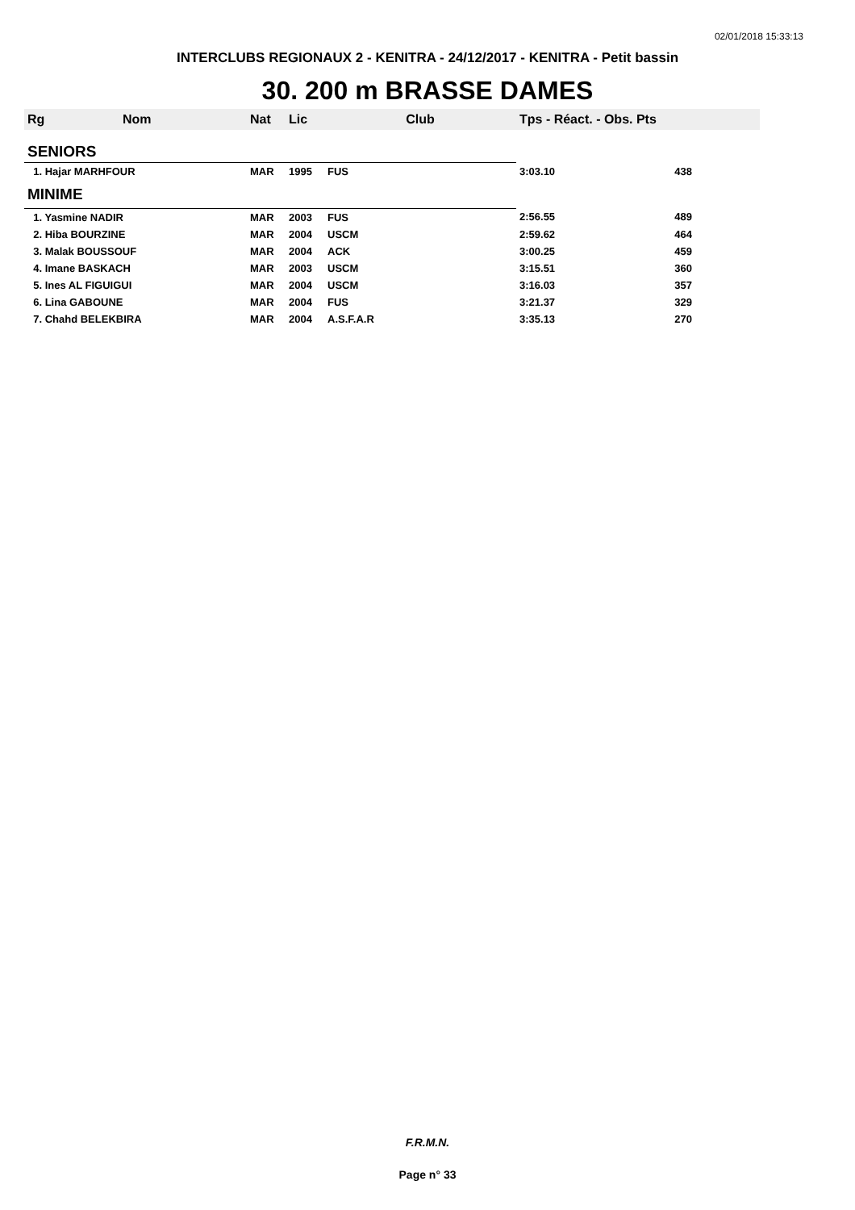02/01/2018 15:33:13
INTERCLUBS REGIONAUX 2 - KENITRA - 24/12/2017 - KENITRA - Petit bassin
30. 200 m BRASSE DAMES
| Rg | Nom | Nat | Lic | Club | Tps - Réact. - Obs. Pts | |
| --- | --- | --- | --- | --- | --- | --- |
| SENIORS | | | | | | |
| 1. Hajar MARHFOUR | | MAR | 1995 | FUS | 3:03.10 | 438 |
| MINIME | | | | | | |
| 1. Yasmine NADIR | | MAR | 2003 | FUS | 2:56.55 | 489 |
| 2. Hiba BOURZINE | | MAR | 2004 | USCM | 2:59.62 | 464 |
| 3. Malak BOUSSOUF | | MAR | 2004 | ACK | 3:00.25 | 459 |
| 4. Imane BASKACH | | MAR | 2003 | USCM | 3:15.51 | 360 |
| 5. Ines AL FIGUIGUI | | MAR | 2004 | USCM | 3:16.03 | 357 |
| 6. Lina GABOUNE | | MAR | 2004 | FUS | 3:21.37 | 329 |
| 7. Chahd BELEKBIRA | | MAR | 2004 | A.S.F.A.R | 3:35.13 | 270 |
F.R.M.N.
Page n° 33